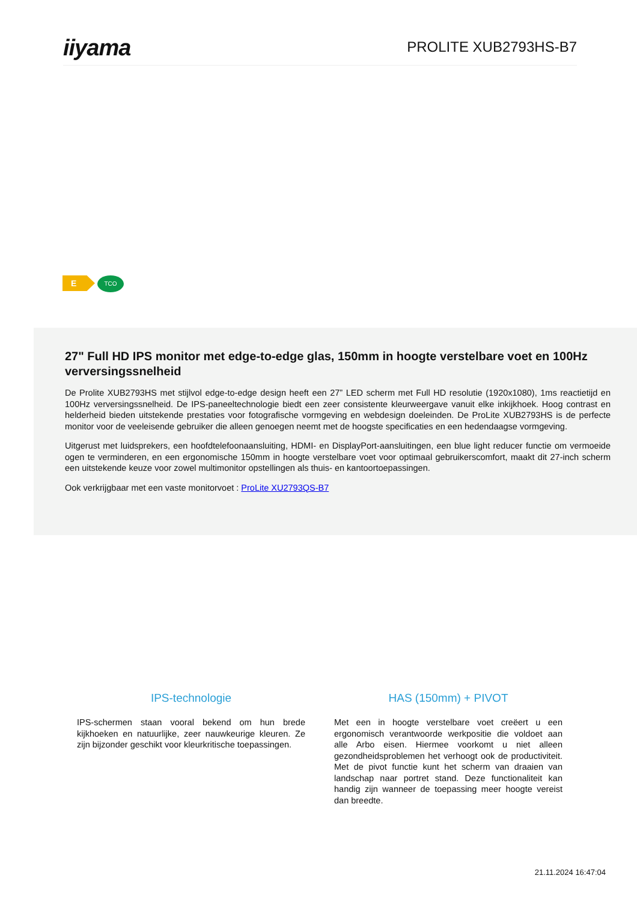iiyama
PROLITE XUB2793HS-B7
E
TCO
27" Full HD IPS monitor met edge-to-edge glas, 150mm in hoogte verstelbare voet en 100Hz verversingssnelheid
De Prolite XUB2793HS met stijlvol edge-to-edge design heeft een 27” LED scherm met Full HD resolutie (1920x1080), 1ms reactietijd en 100Hz verversingssnelheid. De IPS-paneeltechnologie biedt een zeer consistente kleurweergave vanuit elke inkijkhoek. Hoog contrast en helderheid bieden uitstekende prestaties voor fotografische vormgeving en webdesign doeleinden. De ProLite XUB2793HS is de perfecte monitor voor de veeleisende gebruiker die alleen genoegen neemt met de hoogste specificaties en een hedendaagse vormgeving.
Uitgerust met luidsprekers, een hoofdtelefoonaansluiting, HDMI- en DisplayPort-aansluitingen, een blue light reducer functie om vermoeide ogen te verminderen, en een ergonomische 150mm in hoogte verstelbare voet voor optimaal gebruikerscomfort, maakt dit 27-inch scherm een uitstekende keuze voor zowel multimonitor opstellingen als thuis- en kantoortoepassingen.
Ook verkrijgbaar met een vaste monitorvoet : ProLite XU2793QS-B7
IPS-technologie
IPS-schermen staan vooral bekend om hun brede kijkhoeken en natuurlijke, zeer nauwkeurige kleuren. Ze zijn bijzonder geschikt voor kleurkritische toepassingen.
HAS (150mm) + PIVOT
Met een in hoogte verstelbare voet creëert u een ergonomisch verantwoorde werkpositie die voldoet aan alle Arbo eisen. Hiermee voorkomt u niet alleen gezondheidsproblemen het verhoogt ook de productiviteit. Met de pivot functie kunt het scherm van draaien van landschap naar portret stand. Deze functionaliteit kan handig zijn wanneer de toepassing meer hoogte vereist dan breedte.
21.11.2024 16:47:04